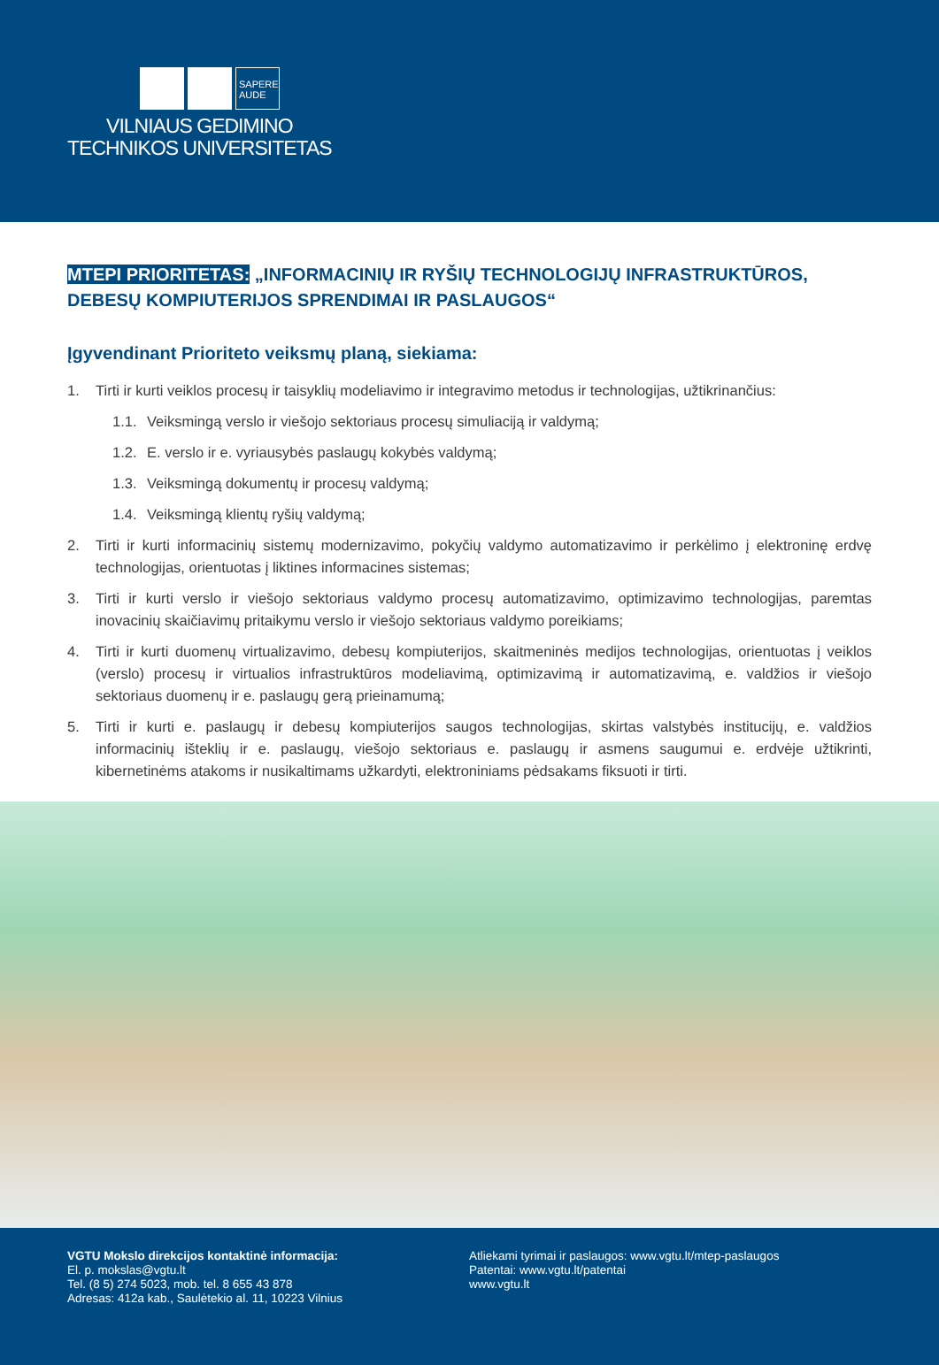SAPERE
AUDE
VILNIAUS GEDIMINO
TECHNIKOS UNIVERSITETAS
MTEPI PRIORITETAS: „INFORMACINIŲ IR RYŠIŲ TECHNOLOGIJŲ INFRASTRUKTŪROS, DEBESŲ KOMPIUTERIJOS SPRENDIMAI IR PASLAUGOS“
Įgyvendinant Prioriteto veiksmų planą, siekiama:
1. Tirti ir kurti veiklos procesų ir taisyklių modeliavimo ir integravimo metodus ir technologijas, užtikrinančius:
1.1. Veiksmingą verslo ir viešojo sektoriaus procesų simuliaciją ir valdymą;
1.2. E. verslo ir e. vyriausybės paslaugų kokybės valdymą;
1.3. Veiksmingą dokumentų ir procesų valdymą;
1.4. Veiksmingą klientų ryšių valdymą;
2. Tirti ir kurti informacinių sistemų modernizavimo, pokyčių valdymo automatizavimo ir perkėlimo į elektroninę erdvę technologijas, orientuotas į liktines informacines sistemas;
3. Tirti ir kurti verslo ir viešojo sektoriaus valdymo procesų automatizavimo, optimizavimo technologijas, paremtas inovacinių skaičiavimų pritaikymu verslo ir viešojo sektoriaus valdymo poreikiams;
4. Tirti ir kurti duomenų virtualizavimo, debesų kompiuterijos, skaitmeninės medijos technologijas, orientuotas į veiklos (verslo) procesų ir virtualios infrastruktūros modeliavimą, optimizavimą ir automatizavimą, e. valdžios ir viešojo sektoriaus duomenų ir e. paslaugų gerą prieinamumą;
5. Tirti ir kurti e. paslaugų ir debesų kompiuterijos saugos technologijas, skirtas valstybės institucijų, e. valdžios informacinių išteklių ir e. paslaugų, viešojo sektoriaus e. paslaugų ir asmens saugumui e. erdvėje užtikrinti, kibernetinėms atakoms ir nusikaltimams užkardyti, elektroniniams pėdsakams fiksuoti ir tirti.
VGTU Mokslo direkcijos kontaktinė informacija:
El. p. mokslas@vgtu.lt
Tel. (8 5) 274 5023, mob. tel. 8 655 43 878
Adresas: 412a kab., Saulėtekio al. 11, 10223 Vilnius
Atliekami tyrimai ir paslaugos: www.vgtu.lt/mtep-paslaugos
Patentai: www.vgtu.lt/patentai
www.vgtu.lt